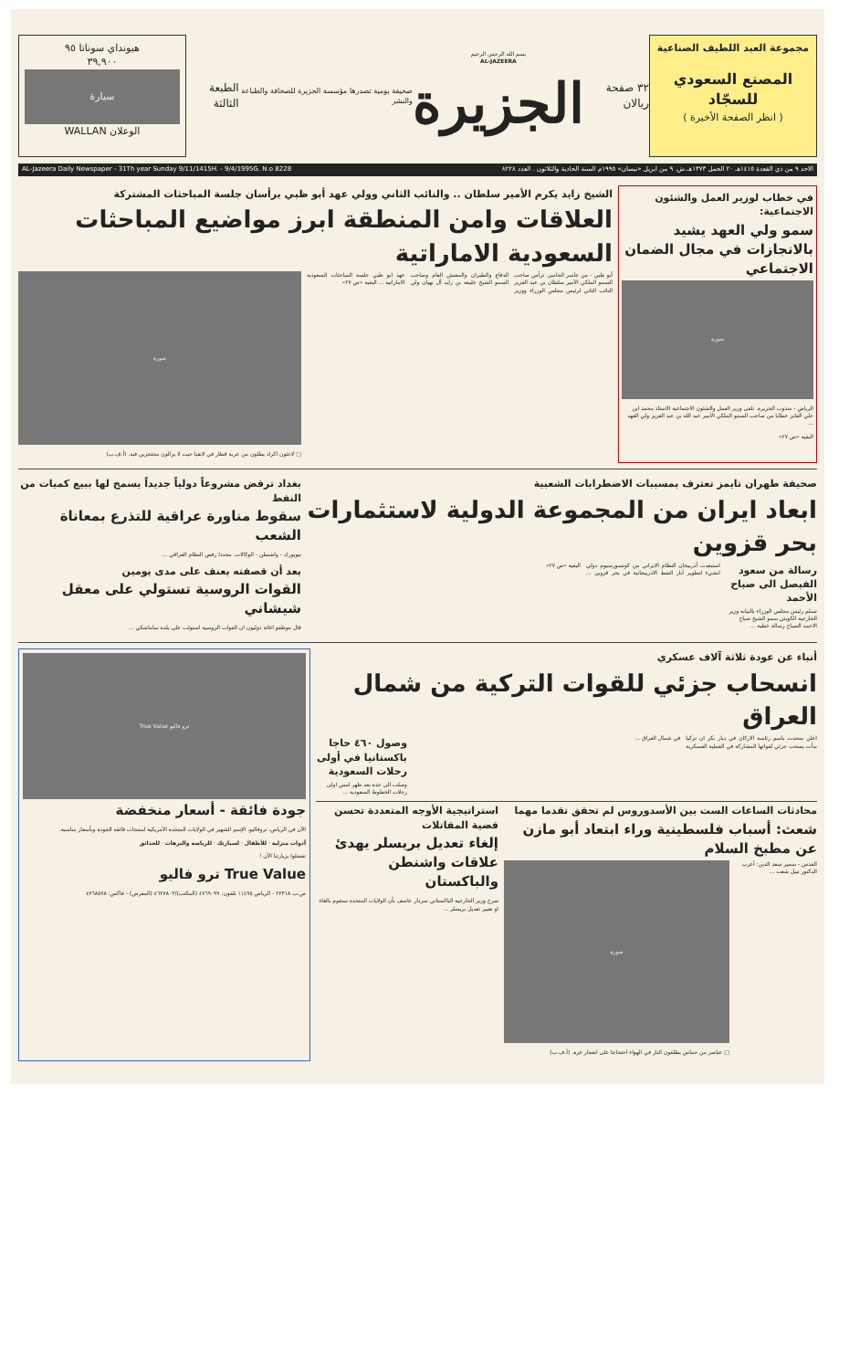مجموعة العبد اللطيف الصناعية
المصنع السعودي للسجّاد
( انظر الصفحة الأخيرة )
٣٢ صفحة ريالان
بسم الله الرحمن الرحيم
AL-JAZEERA
الجزيرة
صحيفة يومية تصدرها مؤسسة الجزيرة للصحافة والطباعة والنشر
الطبعة الثالثة
هيونداي سوناتا ٩٥
٣٩,٩٠٠
سيارة
الوعلان WALLAN
الاحد ٩ من ذي القعدة ١٤١٥هـ ٢٠ الحمل ١٣٧٣هـ.ش. ٩ من ابريل «نيسان» ١٩٩٥م السنة الحادية والثلاثون . العدد ٨٢٢٨ AL-Jazeera Daily Newspaper - 31Th year Sunday 9/11/1415H. - 9/4/1995G. N.o 8228
في خطاب لوزير العمل والشئون الاجتماعية:
سمو ولي العهد يشيد بالانجازات في مجال الضمان الاجتماعي
صورة
الرياض - مندوب الجزيرة. تلقى وزير العمل والشئون الاجتماعية الاستاذ محمد ابن علي الفايز خطابا من صاحب السمو الملكي الأمير عبد الله بن عبد العزيز ولي العهد ...
البقية «ص ٢٧»
الشيخ زايد يكرم الأمير سلطان .. والنائب الثاني وولي عهد أبو ظبي يرأسان جلسة المباحثات المشتركة
العلاقات وامن المنطقة ابرز مواضيع المباحثات السعودية الاماراتية
أبو ظبي - من جاسر الجاسر. ترأس صاحب السمو الملكي الأمير سلطان بن عبد العزيز النائب الثاني لرئيس مجلس الوزراء ووزير الدفاع والطيران والمفتش العام وصاحب السمو الشيخ خليفة بن زايد آل نهيان ولي عهد ابو ظبي جلسة المباحثات السعودية الاماراتية ... البقية «ص ٢٧»
صورة
□ لاجئون اكراد يطلون من عربة قطار في لانغيا حيث لا يزالون محتجزين فيه. (أ.ف.ب)
صحيفة طهران تايمز تعترف بمسببات الاضطرابات الشعبية
ابعاد ايران من المجموعة الدولية لاستثمارات بحر قزوين
رسالة من سعود الفيصل الى صباح الأحمد
تسلم رئيس مجلس الوزراء بالنيابة وزير الخارجية الكويتي سمو الشيخ صباح الاحمد الصباح رسالة خطية ...
استبعدت أذربيجان النظام الايراني من كونسورسيوم دولي انشيء لتطوير آبار النفط الاذربيجانية في بحر قزوين ... البقية «ص ٢٧»
بغداد ترفض مشروعاً دولياً جديداً يسمح لها ببيع كميات من النفط
سقوط مناورة عراقية للتذرع بمعاناة الشعب
نيويورك - واشنطن - الوكالات. مجددا رفض النظام العراقي ...
بعد أن قصفته بعنف على مدى يومين
القوات الروسية تستولي على معقل شيشاني
قال موظفو اغاثة دوليون ان القوات الروسية استولت على بلدة ساماشكي ...
أنباء عن عودة ثلاثة آلاف عسكري
انسحاب جزئي للقوات التركية من شمال العراق
اعلن متحدث باسم رئاسة الاركان في ديار بكر ان تركيا بدأت بسحب جزئي لقواتها المشاركة في العملية العسكرية في شمال العراق ...
وصول ٤٦٠ حاجا باكستانيا في أولى رحلات السعودية
وصلت الى جدة بعد ظهر امس اولى رحلات الخطوط السعودية ...
محادثات الساعات الست بين الأسدوروس لم تحقق تقدما مهما
شعث: أسباب فلسطينية وراء ابتعاد أبو مازن عن مطبخ السلام
القدس - سمير سعد الدين: أعرب الدكتور نبيل شعث ...
صورة
□ عناصر من حماس يطلقون النار في الهواء احتجاجا على انفجار غزة. (أ.ف.ب)
استراتيجية الأوجه المتعددة تحسن قضية المقاتلات
إلغاء تعديل بريسلر يهدئ علاقات واشنطن والباكستان
صرح وزير الخارجية الباكستاني سردار عاصف بأن الولايات المتحدة ستقوم بالغاء او تغيير تعديل بريسلر ...
ترو فاليو True Value
جودة فائقة - أسعار منخفضة
الآن في الرياض، تروفاليو، الإسم الشهير في الولايات المتحدة الأمريكية لمنتجات فائقة الجودة وبأسعار مناسبة.
أدوات منزلية · للأطفال · لسيارتك · للرياضة والنزهات · للحدائق
تفضلوا بزيارتنا الآن !
True Value ترو فاليو
ص.ب ٢٢٣١٨ - الرياض ١١٤٩٥ تلفون: ٤٧٦٩٠٩٩ (المكتب)/٤٦٢٧٨٠٣ (المعرض) - فاكس: ٤٧٦٨٥٧٨